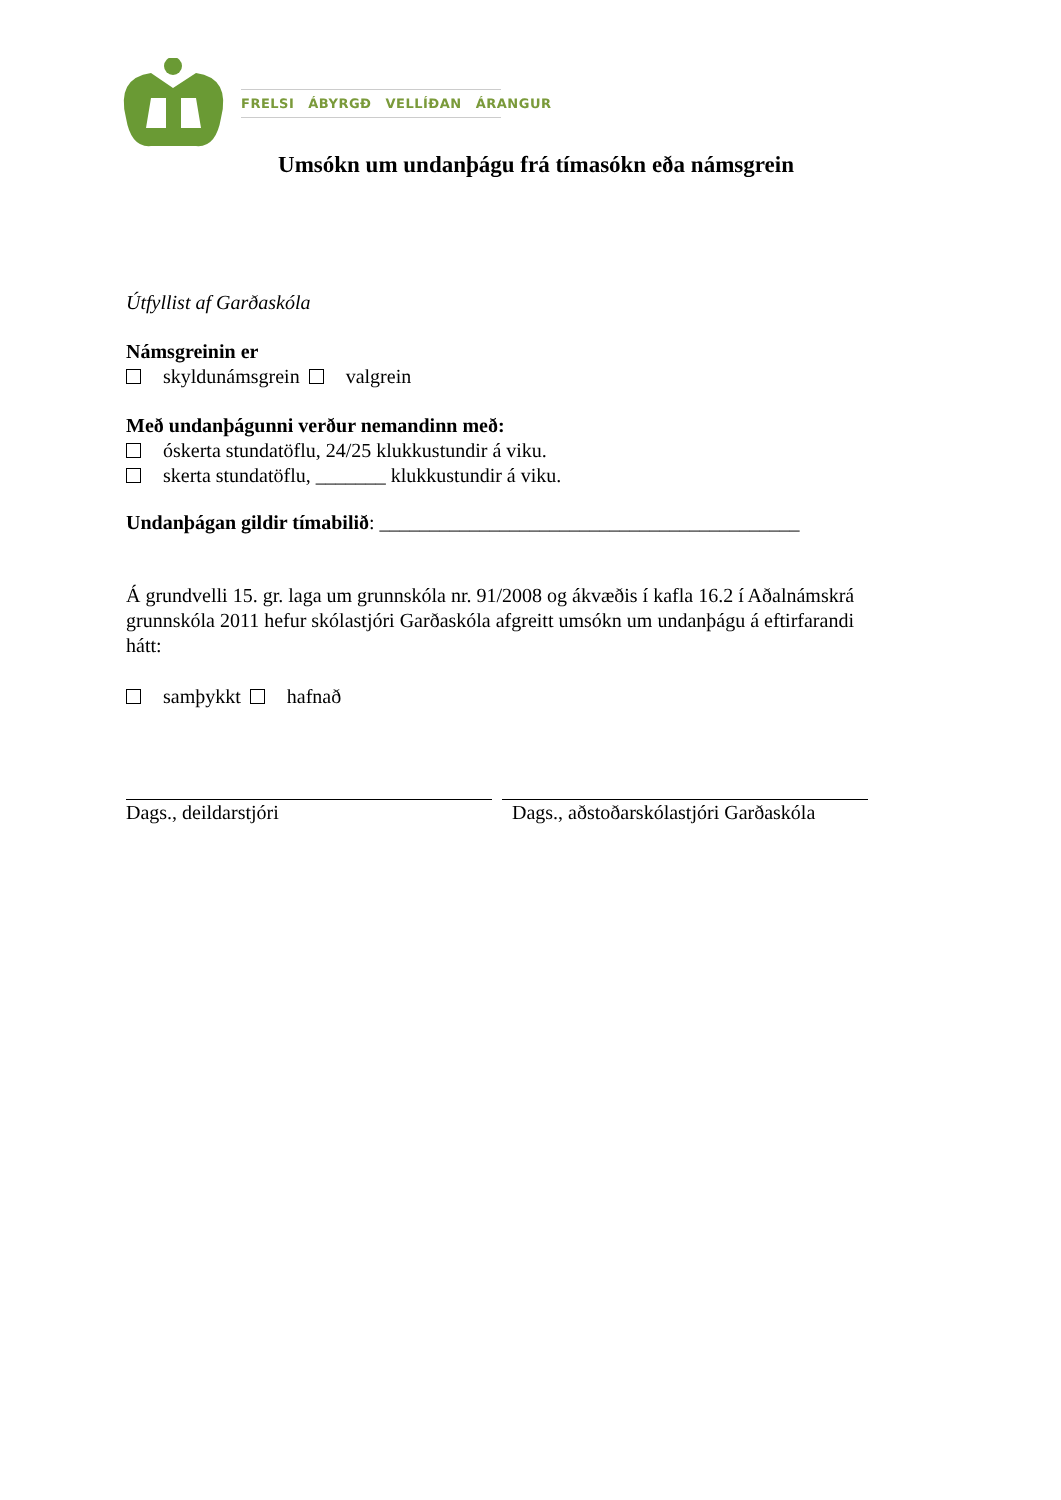FRELSI ÁBYRGÐ VELLÍÐAN ÁRANGUR
Umsókn um undanþágu frá tímasókn eða námsgrein
Útfyllist af Garðaskóla
Námsgreinin er
skyldunámsgrein valgrein
Með undanþágunni verður nemandinn með:
óskerta stundatöflu, 24/25 klukkustundir á viku.
skerta stundatöflu, _______ klukkustundir á viku.
Undanþágan gildir tímabilið: __________________________________________
Á grundvelli 15. gr. laga um grunnskóla nr. 91/2008 og ákvæðis í kafla 16.2 í Aðalnámskrá grunnskóla 2011 hefur skólastjóri Garðaskóla afgreitt umsókn um undanþágu á eftirfarandi hátt:
samþykkt hafnað
Dags., deildarstjóri Dags., aðstoðarskólastjóri Garðaskóla